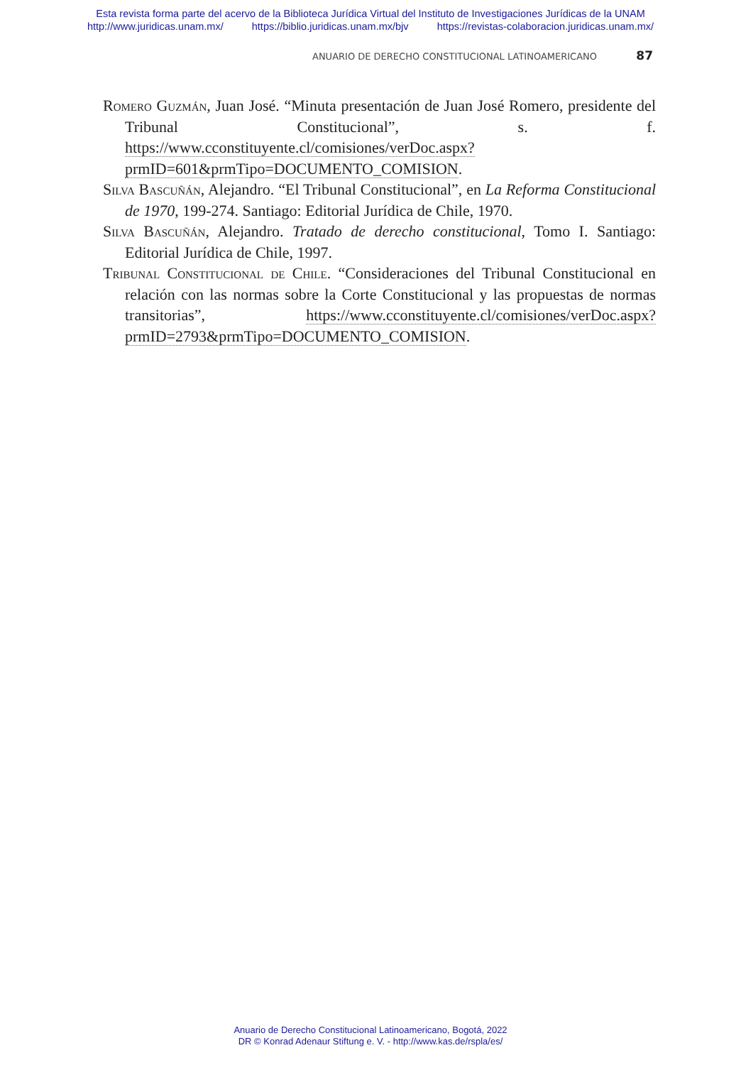Esta revista forma parte del acervo de la Biblioteca Jurídica Virtual del Instituto de Investigaciones Jurídicas de la UNAM
http://www.juridicas.unam.mx/ https://biblio.juridicas.unam.mx/bjv https://revistas-colaboracion.juridicas.unam.mx/
ANUARIO DE DERECHO CONSTITUCIONAL LATINOAMERICANO 87
Romero Guzmán, Juan José. “Minuta presentación de Juan José Romero, presidente del Tribunal Constitucional”, s. f. https://www.cconstituyente.cl/comisiones/verDoc.aspx?prmID=601&prmTipo=DOCUMENTO_COMISION.
Silva Bascuñán, Alejandro. “El Tribunal Constitucional”, en La Reforma Constitucional de 1970, 199-274. Santiago: Editorial Jurídica de Chile, 1970.
Silva Bascuñán, Alejandro. Tratado de derecho constitucional, Tomo I. Santiago: Editorial Jurídica de Chile, 1997.
Tribunal Constitucional de Chile. “Consideraciones del Tribunal Constitucional en relación con las normas sobre la Corte Constitucional y las propuestas de normas transitorias”, https://www.cconstituyente.cl/comisiones/verDoc.aspx?prmID=2793&prmTipo=DOCUMENTO_COMISION.
Anuario de Derecho Constitucional Latinoamericano, Bogotá, 2022
DR © Konrad Adenaur Stiftung e. V. - http://www.kas.de/rspla/es/